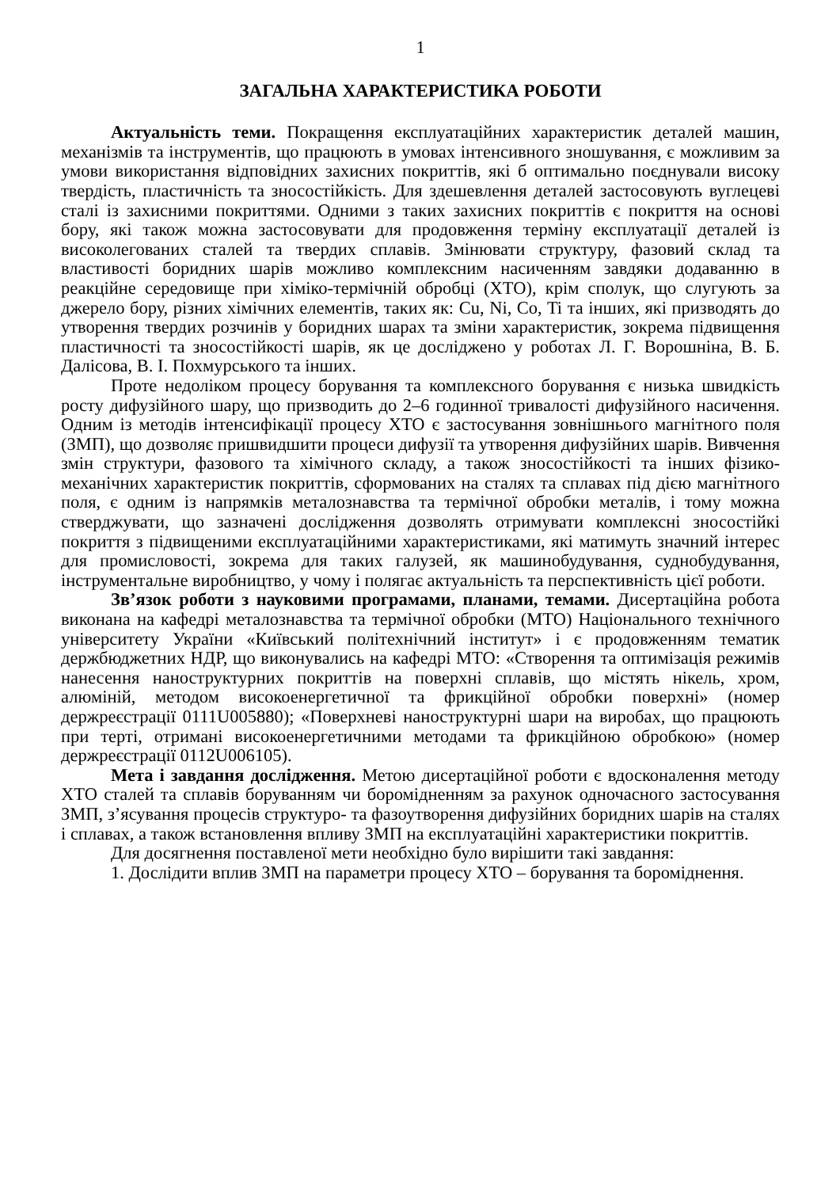1
ЗАГАЛЬНА ХАРАКТЕРИСТИКА РОБОТИ
Актуальність теми. Покращення експлуатаційних характеристик деталей машин, механізмів та інструментів, що працюють в умовах інтенсивного зношування, є можливим за умови використання відповідних захисних покриттів, які б оптимально поєднували високу твердість, пластичність та зносостійкість. Для здешевлення деталей застосовують вуглецеві сталі із захисними покриттями. Одними з таких захисних покриттів є покриття на основі бору, які також можна застосовувати для продовження терміну експлуатації деталей із високолегованих сталей та твердих сплавів. Змінювати структуру, фазовий склад та властивості боридних шарів можливо комплексним насиченням завдяки додаванню в реакційне середовище при хіміко-термічній обробці (ХТО), крім сполук, що слугують за джерело бору, різних хімічних елементів, таких як: Cu, Ni, Co, Ti та інших, які призводять до утворення твердих розчинів у боридних шарах та зміни характеристик, зокрема підвищення пластичності та зносостійкості шарів, як це досліджено у роботах Л. Г. Ворошніна, В. Б. Далісова, В. І. Похмурського та інших.
Проте недоліком процесу борування та комплексного борування є низька швидкість росту дифузійного шару, що призводить до 2–6 годинної тривалості дифузійного насичення. Одним із методів інтенсифікації процесу ХТО є застосування зовнішнього магнітного поля (ЗМП), що дозволяє пришвидшити процеси дифузії та утворення дифузійних шарів. Вивчення змін структури, фазового та хімічного складу, а також зносостійкості та інших фізико-механічних характеристик покриттів, сформованих на сталях та сплавах під дією магнітного поля, є одним із напрямків металознавства та термічної обробки металів, і тому можна стверджувати, що зазначені дослідження дозволять отримувати комплексні зносостійкі покриття з підвищеними експлуатаційними характеристиками, які матимуть значний інтерес для промисловості, зокрема для таких галузей, як машинобудування, суднобудування, інструментальне виробництво, у чому і полягає актуальність та перспективність цієї роботи.
Зв’язок роботи з науковими програмами, планами, темами. Дисертаційна робота виконана на кафедрі металознавства та термічної обробки (МТО) Національного технічного університету України «Київський політехнічний інститут» і є продовженням тематик держбюджетних НДР, що виконувались на кафедрі МТО: «Створення та оптимізація режимів нанесення наноструктурних покриттів на поверхні сплавів, що містять нікель, хром, алюміній, методом високоенергетичної та фрикційної обробки поверхні» (номер держреєстрації 0111U005880); «Поверхневі наноструктурні шари на виробах, що працюють при терті, отримані високоенергетичними методами та фрикційною обробкою» (номер держреєстрації 0112U006105).
Мета і завдання дослідження. Метою дисертаційної роботи є вдосконалення методу ХТО сталей та сплавів боруванням чи боромідненням за рахунок одночасного застосування ЗМП, з’ясування процесів структуро- та фазоутворення дифузійних боридних шарів на сталях і сплавах, а також встановлення впливу ЗМП на експлуатаційні характеристики покриттів.
Для досягнення поставленої мети необхідно було вирішити такі завдання:
1. Дослідити вплив ЗМП на параметри процесу ХТО – борування та бороміднення.